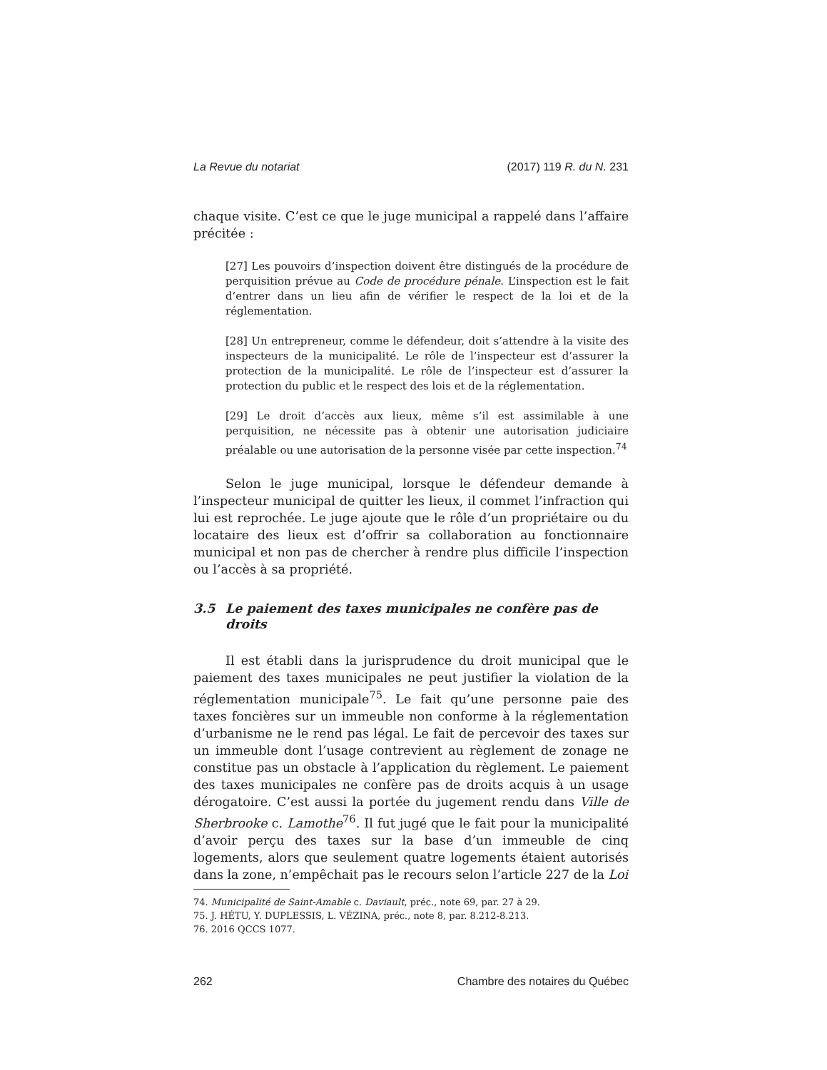La Revue du notariat (2017) 119 R. du N. 231
chaque visite. C’est ce que le juge municipal a rappelé dans l’affaire précitée :
[27] Les pouvoirs d’inspection doivent être distingués de la procédure de perquisition prévue au Code de procédure pénale. L’inspection est le fait d’entrer dans un lieu afin de vérifier le respect de la loi et de la réglementation.
[28] Un entrepreneur, comme le défendeur, doit s’attendre à la visite des inspecteurs de la municipalité. Le rôle de l’inspecteur est d’assurer la protection de la municipalité. Le rôle de l’inspecteur est d’assurer la protection du public et le respect des lois et de la réglementation.
[29] Le droit d’accès aux lieux, même s’il est assimilable à une perquisition, ne nécessite pas à obtenir une autorisation judiciaire préalable ou une autorisation de la personne visée par cette inspection.<sup>74</sup>
Selon le juge municipal, lorsque le défendeur demande à l’inspecteur municipal de quitter les lieux, il commet l’infraction qui lui est reprochée. Le juge ajoute que le rôle d’un propriétaire ou du locataire des lieux est d’offrir sa collaboration au fonctionnaire municipal et non pas de chercher à rendre plus difficile l’inspection ou l’accès à sa propriété.
3.5 Le paiement des taxes municipales ne confère pas de droits
Il est établi dans la jurisprudence du droit municipal que le paiement des taxes municipales ne peut justifier la violation de la réglementation municipale<sup>75</sup>. Le fait qu’une personne paie des taxes foncières sur un immeuble non conforme à la réglementation d’urbanisme ne le rend pas légal. Le fait de percevoir des taxes sur un immeuble dont l’usage contrevient au règlement de zonage ne constitue pas un obstacle à l’application du règlement. Le paiement des taxes municipales ne confère pas de droits acquis à un usage dérogatoire. C’est aussi la portée du jugement rendu dans Ville de Sherbrooke c. Lamothe<sup>76</sup>. Il fut jugé que le fait pour la municipalité d’avoir perçu des taxes sur la base d’un immeuble de cinq logements, alors que seulement quatre logements étaient autorisés dans la zone, n’empêchait pas le recours selon l’article 227 de la Loi
74. Municipalité de Saint-Amable c. Daviault, préc., note 69, par. 27 à 29.
75. J. HÉTU, Y. DUPLESSIS, L. VÉZINA, préc., note 8, par. 8.212-8.213.
76. 2016 QCCS 1077.
262 Chambre des notaires du Québec